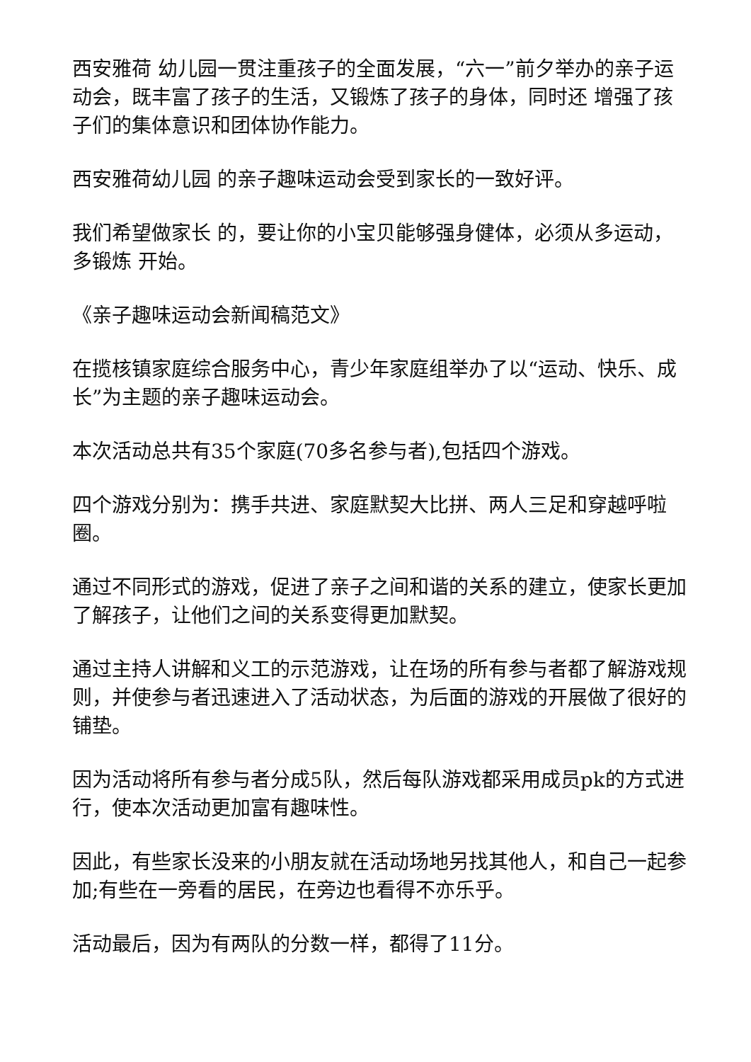西安雅荷 幼儿园一贯注重孩子的全面发展，“六一”前夕举办的亲子运 动会，既丰富了孩子的生活，又锻炼了孩子的身体，同时还 增强了孩子们的集体意识和团体协作能力。
西安雅荷幼儿园 的亲子趣味运动会受到家长的一致好评。
我们希望做家长 的，要让你的小宝贝能够强身健体，必须从多运动，多锻炼 开始。
《亲子趣味运动会新闻稿范文》
在揽核镇家庭综合服务中心，青少年家庭组举办了以“运动、快乐、成长”为主题的亲子趣味运动会。
本次活动总共有35个家庭(70多名参与者),包括四个游戏。
四个游戏分别为：携手共进、家庭默契大比拼、两人三足和穿越呼啦圈。
通过不同形式的游戏，促进了亲子之间和谐的关系的建立，使家长更加了解孩子，让他们之间的关系变得更加默契。
通过主持人讲解和义工的示范游戏，让在场的所有参与者都了解游戏规则，并使参与者迅速进入了活动状态，为后面的游戏的开展做了很好的铺垫。
因为活动将所有参与者分成5队，然后每队游戏都采用成员pk的方式进行，使本次活动更加富有趣味性。
因此，有些家长没来的小朋友就在活动场地另找其他人，和自己一起参加;有些在一旁看的居民，在旁边也看得不亦乐乎。
活动最后，因为有两队的分数一样，都得了11分。